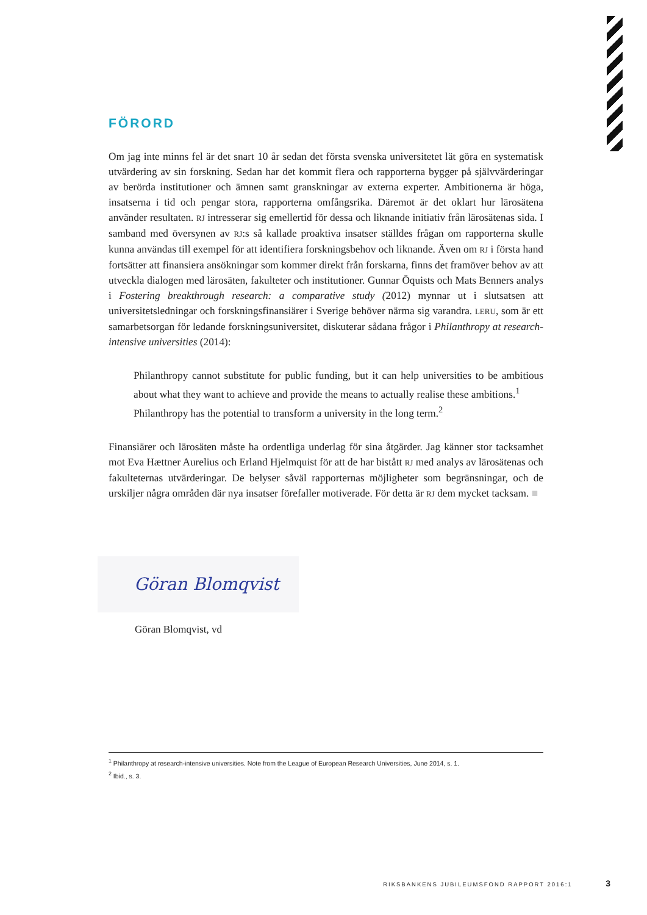FÖRORD
Om jag inte minns fel är det snart 10 år sedan det första svenska universitetet lät göra en systematisk utvärdering av sin forskning. Sedan har det kommit flera och rapporterna bygger på självvärderingar av berörda institutioner och ämnen samt granskningar av externa experter. Ambitionerna är höga, insatserna i tid och pengar stora, rapporterna omfångsrika. Däremot är det oklart hur lärosätena använder resultaten. RJ intresserar sig emellertid för dessa och liknande initiativ från lärosätenas sida. I samband med översynen av RJ:s så kallade proaktiva insatser ställdes frågan om rapporterna skulle kunna användas till exempel för att identifiera forskningsbehov och liknande. Även om RJ i första hand fortsätter att finansiera ansökningar som kommer direkt från forskarna, finns det framöver behov av att utveckla dialogen med lärosäten, fakulteter och institutioner. Gunnar Öquists och Mats Benners analys i Fostering breakthrough research: a comparative study (2012) mynnar ut i slutsatsen att universitetsledningar och forskningsfinansiärer i Sverige behöver närma sig varandra. LERU, som är ett samarbetsorgan för ledande forskningsuniversitet, diskuterar sådana frågor i Philanthropy at research-intensive universities (2014):
Philanthropy cannot substitute for public funding, but it can help universities to be ambitious about what they want to achieve and provide the means to actually realise these ambitions.<sup>1</sup>
Philanthropy has the potential to transform a university in the long term.<sup>2</sup>
Finansiärer och lärosäten måste ha ordentliga underlag för sina åtgärder. Jag känner stor tacksamhet mot Eva Hættner Aurelius och Erland Hjelmquist för att de har bistått RJ med analys av lärosätenas och fakulteternas utvärderingar. De belyser såväl rapporternas möjligheter som begränsningar, och de urskiljer några områden där nya insatser förefaller motiverade. För detta är RJ dem mycket tacksam. ■
Göran Blomqvist
Göran Blomqvist, vd
<sup>1</sup> Philanthropy at research-intensive universities. Note from the League of European Research Universities, June 2014, s. 1.
<sup>2</sup> Ibid., s. 3.
RIKSBANKENS JUBILEUMSFOND RAPPORT 2016:1 3